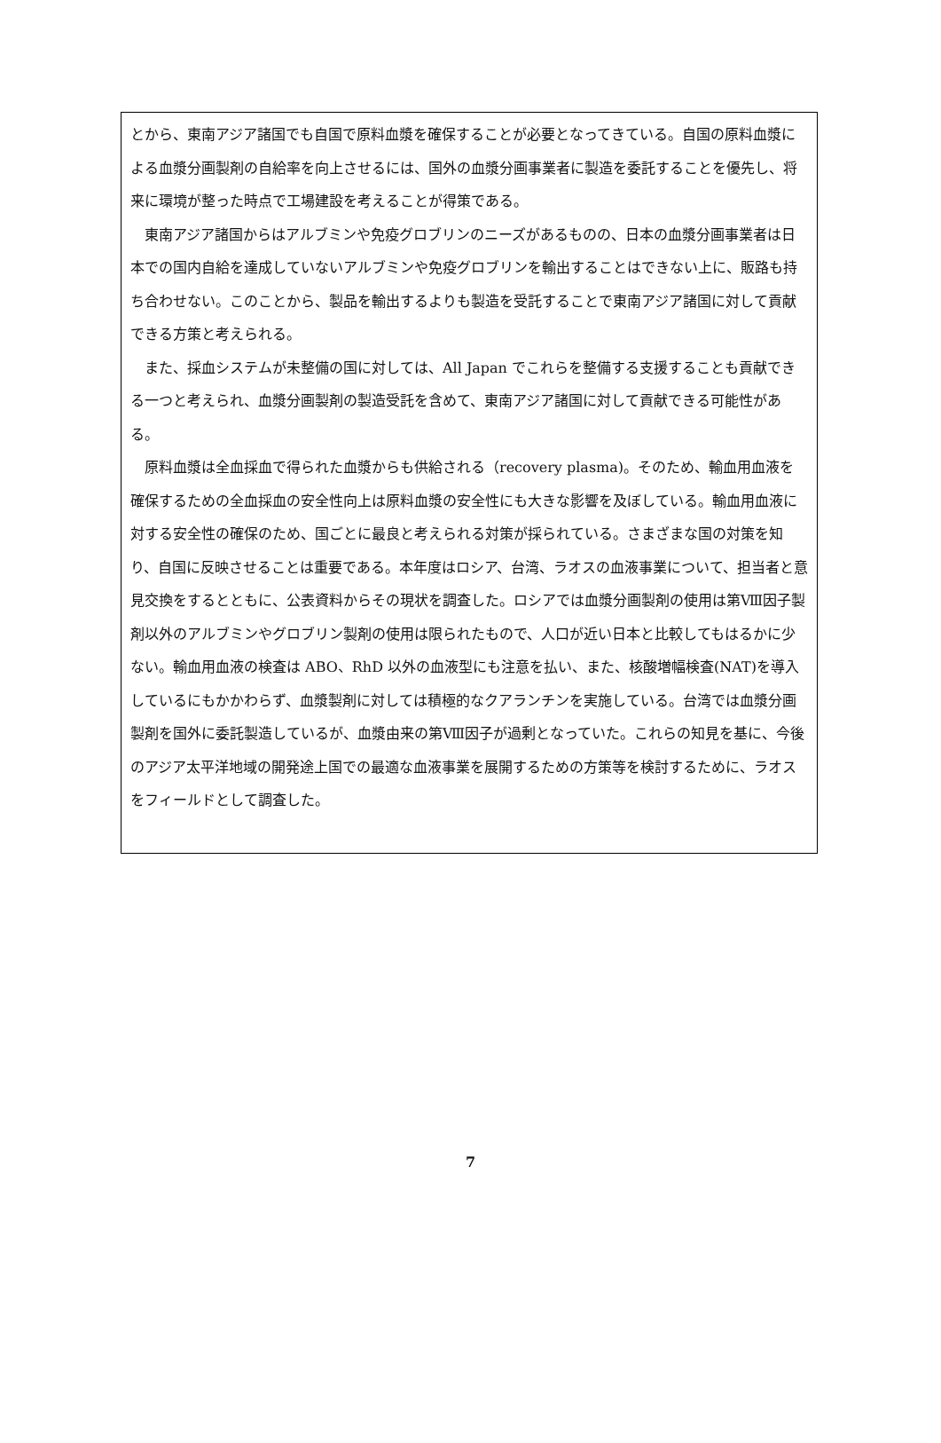とから、東南アジア諸国でも自国で原料血漿を確保することが必要となってきている。自国の原料血漿による血漿分画製剤の自給率を向上させるには、国外の血漿分画事業者に製造を委託することを優先し、将来に環境が整った時点で工場建設を考えることが得策である。
東南アジア諸国からはアルブミンや免疫グロブリンのニーズがあるものの、日本の血漿分画事業者は日本での国内自給を達成していないアルブミンや免疫グロブリンを輸出することはできない上に、販路も持ち合わせない。このことから、製品を輸出するよりも製造を受託することで東南アジア諸国に対して貢献できる方策と考えられる。
また、採血システムが未整備の国に対しては、All Japan でこれらを整備する支援することも貢献できる一つと考えられ、血漿分画製剤の製造受託を含めて、東南アジア諸国に対して貢献できる可能性がある。
原料血漿は全血採血で得られた血漿からも供給される（recovery plasma)。そのため、輸血用血液を確保するための全血採血の安全性向上は原料血漿の安全性にも大きな影響を及ぼしている。輸血用血液に対する安全性の確保のため、国ごとに最良と考えられる対策が採られている。さまざまな国の対策を知り、自国に反映させることは重要である。本年度はロシア、台湾、ラオスの血液事業について、担当者と意見交換をするとともに、公表資料からその現状を調査した。ロシアでは血漿分画製剤の使用は第Ⅷ因子製剤以外のアルブミンやグロブリン製剤の使用は限られたもので、人口が近い日本と比較してもはるかに少ない。輸血用血液の検査は ABO、RhD 以外の血液型にも注意を払い、また、核酸増幅検査(NAT)を導入しているにもかかわらず、血漿製剤に対しては積極的なクアランチンを実施している。台湾では血漿分画製剤を国外に委託製造しているが、血漿由来の第Ⅷ因子が過剰となっていた。これらの知見を基に、今後のアジア太平洋地域の開発途上国での最適な血液事業を展開するための方策等を検討するために、ラオスをフィールドとして調査した。
7